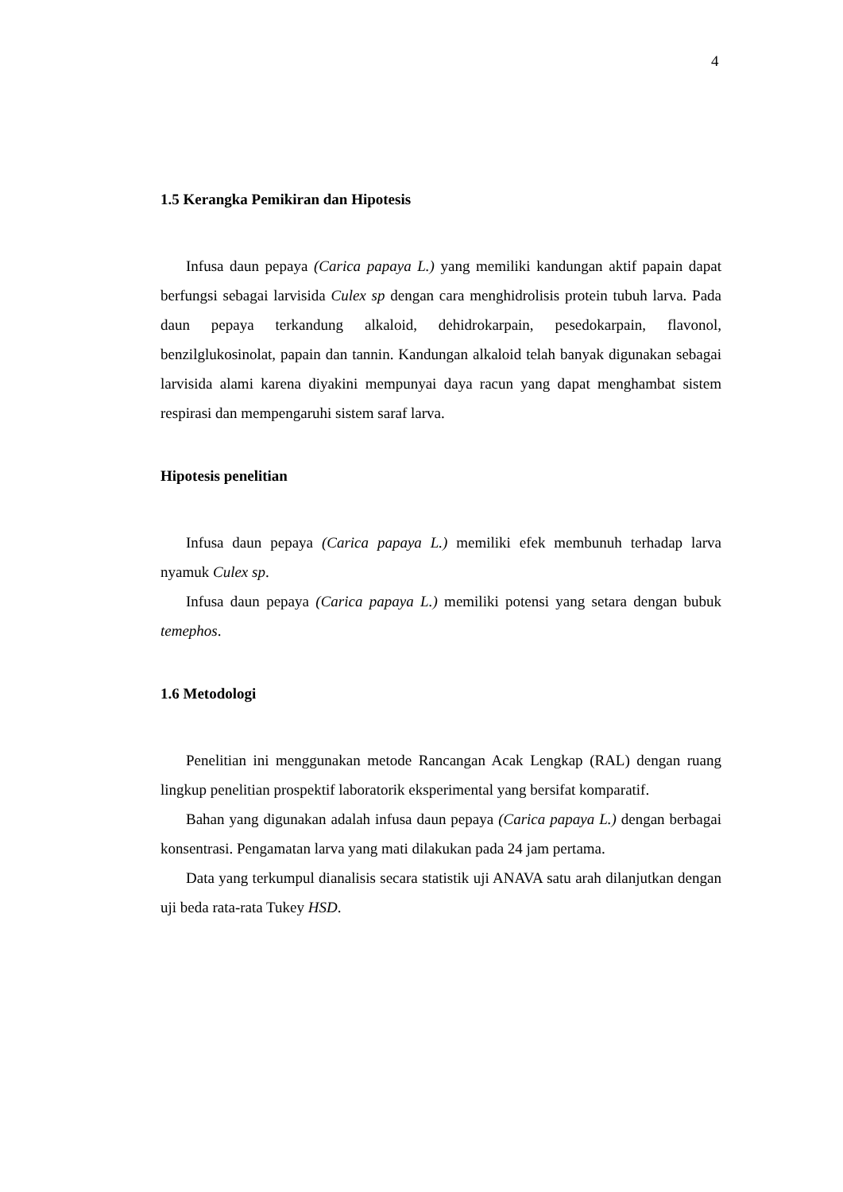4
1.5 Kerangka Pemikiran dan Hipotesis
Infusa daun pepaya (Carica papaya L.) yang memiliki kandungan aktif papain dapat berfungsi sebagai larvisida Culex sp dengan cara menghidrolisis protein tubuh larva. Pada daun pepaya terkandung alkaloid, dehidrokarpain, pesedokarpain, flavonol, benzilglukosinolat, papain dan tannin. Kandungan alkaloid telah banyak digunakan sebagai larvisida alami karena diyakini mempunyai daya racun yang dapat menghambat sistem respirasi dan mempengaruhi sistem saraf larva.
Hipotesis penelitian
Infusa daun pepaya (Carica papaya L.) memiliki efek membunuh terhadap larva nyamuk Culex sp.
Infusa daun pepaya (Carica papaya L.) memiliki potensi yang setara dengan bubuk temephos.
1.6 Metodologi
Penelitian ini menggunakan metode Rancangan Acak Lengkap (RAL) dengan ruang lingkup penelitian prospektif laboratorik eksperimental yang bersifat komparatif.
Bahan yang digunakan adalah infusa daun pepaya (Carica papaya L.) dengan berbagai konsentrasi. Pengamatan larva yang mati dilakukan pada 24 jam pertama.
Data yang terkumpul dianalisis secara statistik uji ANAVA satu arah dilanjutkan dengan uji beda rata-rata Tukey HSD.